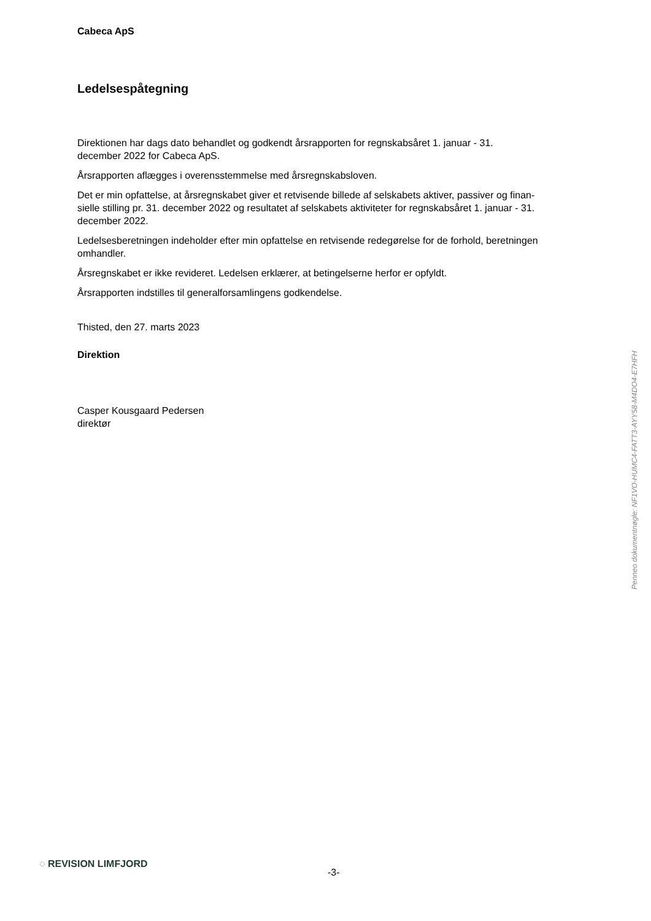Cabeca ApS
Ledelsespåtegning
Direktionen har dags dato behandlet og godkendt årsrapporten for regnskabsåret 1. januar - 31.
december 2022 for Cabeca ApS.
Årsrapporten aflægges i overensstemmelse med årsregnskabsloven.
Det er min opfattelse, at årsregnskabet giver et retvisende billede af selskabets aktiver, passiver og finan-
sielle stilling pr. 31. december 2022 og resultatet af selskabets aktiviteter for regnskabsåret 1. januar - 31.
december 2022.
Ledelsesberetningen indeholder efter min opfattelse en retvisende redegørelse for de forhold, beretningen
omhandler.
Årsregnskabet er ikke revideret. Ledelsen erklærer, at betingelserne herfor er opfyldt.
Årsrapporten indstilles til generalforsamlingens godkendelse.
Thisted, den 27. marts 2023
Direktion
Casper Kousgaard Pedersen
direktør
Penneo dokumentnøgle: NF1VO-HUMC4-FATT3-AYY58-M4DO4-E7HFH
◌ REVISION LIMFJORD
-3-